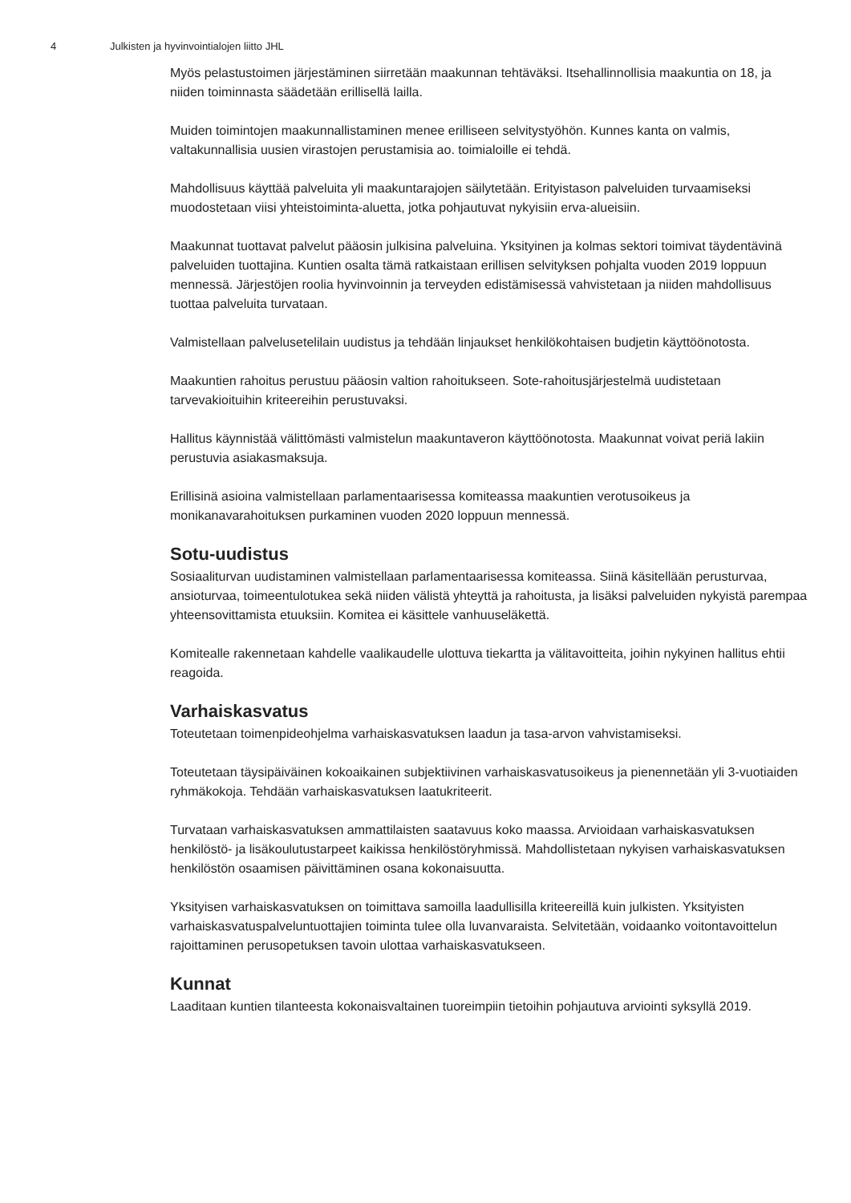4 Julkisten ja hyvinvointialojen liitto JHL
Myös pelastustoimen järjestäminen siirretään maakunnan tehtäväksi. Itsehallinnollisia maakuntia on 18, ja niiden toiminnasta säädetään erillisellä lailla.
Muiden toimintojen maakunnallistaminen menee erilliseen selvitystyöhön. Kunnes kanta on valmis, valtakunnallisia uusien virastojen perustamisia ao. toimialoille ei tehdä.
Mahdollisuus käyttää palveluita yli maakuntarajojen säilytetään. Erityistason palveluiden turvaamiseksi muodostetaan viisi yhteistoiminta-aluetta, jotka pohjautuvat nykyisiin erva-alueisiin.
Maakunnat tuottavat palvelut pääosin julkisina palveluina. Yksityinen ja kolmas sektori toimivat täydentävinä palveluiden tuottajina. Kuntien osalta tämä ratkaistaan erillisen selvityksen pohjalta vuoden 2019 loppuun mennessä. Järjestöjen roolia hyvinvoinnin ja terveyden edistämisessä vahvistetaan ja niiden mahdollisuus tuottaa palveluita turvataan.
Valmistellaan palvelusetelilain uudistus ja tehdään linjaukset henkilökohtaisen budjetin käyttöönotosta.
Maakuntien rahoitus perustuu pääosin valtion rahoitukseen. Sote-rahoitusjärjestelmä uudistetaan tarvevakioituihin kriteereihin perustuvaksi.
Hallitus käynnistää välittömästi valmistelun maakuntaveron käyttöönotosta. Maakunnat voivat periä lakiin perustuvia asiakasmaksuja.
Erillisinä asioina valmistellaan parlamentaarisessa komiteassa maakuntien verotusoikeus ja monikanavarahoituksen purkaminen vuoden 2020 loppuun mennessä.
Sotu-uudistus
Sosiaaliturvan uudistaminen valmistellaan parlamentaarisessa komiteassa. Siinä käsitellään perusturvaa, ansioturvaa, toimeentulotukea sekä niiden välistä yhteyttä ja rahoitusta, ja lisäksi palveluiden nykyistä parempaa yhteensovittamista etuuksiin. Komitea ei käsittele vanhuuseläkettä.
Komitealle rakennetaan kahdelle vaalikaudelle ulottuva tiekartta ja välitavoitteita, joihin nykyinen hallitus ehtii reagoida.
Varhaiskasvatus
Toteutetaan toimenpideohjelma varhaiskasvatuksen laadun ja tasa-arvon vahvistamiseksi.
Toteutetaan täysipäiväinen kokoaikainen subjektiivinen varhaiskasvatusoikeus ja pienennetään yli 3-vuotiaiden ryhmäkokoja. Tehdään varhaiskasvatuksen laatukriteerit.
Turvataan varhaiskasvatuksen ammattilaisten saatavuus koko maassa. Arvioidaan varhaiskasvatuksen henkilöstö- ja lisäkoulutustarpeet kaikissa henkilöstöryhmissä. Mahdollistetaan nykyisen varhaiskasvatuksen henkilöstön osaamisen päivittäminen osana kokonaisuutta.
Yksityisen varhaiskasvatuksen on toimittava samoilla laadullisilla kriteereillä kuin julkisten. Yksityisten varhaiskasvatuspalveluntuottajien toiminta tulee olla luvanvaraista. Selvitetään, voidaanko voitontavoittelun rajoittaminen perusopetuksen tavoin ulottaa varhaiskasvatukseen.
Kunnat
Laaditaan kuntien tilanteesta kokonaisvaltainen tuoreimpiin tietoihin pohjautuva arviointi syksyllä 2019.